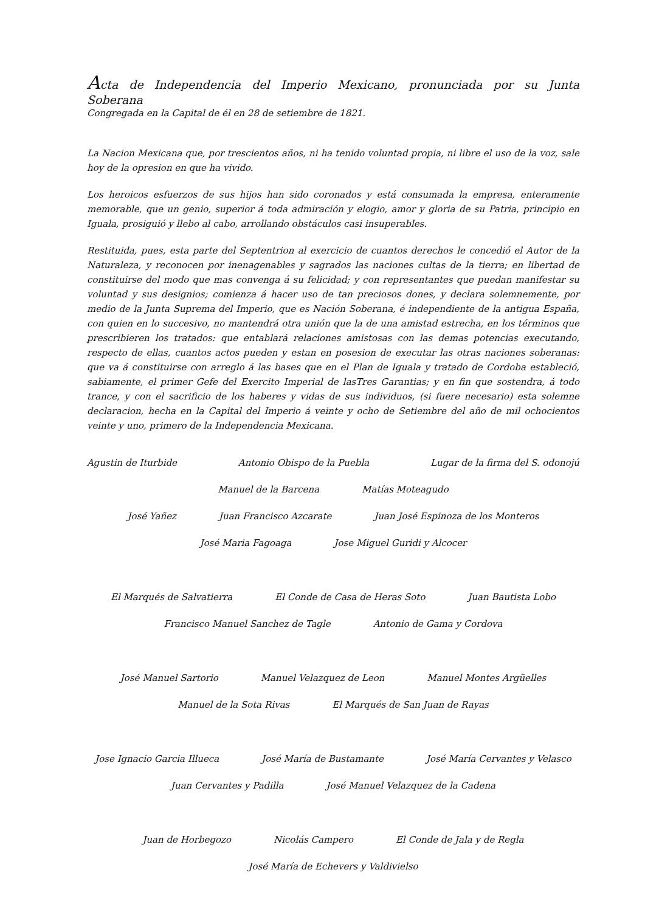Acta de Independencia del Imperio Mexicano, pronunciada por su Junta Soberana
Congregada en la Capital de él en 28 de setiembre de 1821.
La Nacion Mexicana que, por trescientos años, ni ha tenido voluntad propia, ni libre el uso de la voz, sale hoy de la opresion en que ha vivido.
Los heroicos esfuerzos de sus hijos han sido coronados y está consumada la empresa, enteramente memorable, que un genio, superior á toda admiración y elogio, amor y gloria de su Patria, principio en Iguala, prosiguió y llebo al cabo, arrollando obstáculos casi insuperables.
Restituida, pues, esta parte del Septentrion al exercicio de cuantos derechos le concedió el Autor de la Naturaleza, y reconocen por inenagenables y sagrados las naciones cultas de la tierra; en libertad de constituirse del modo que mas convenga á su felicidad; y con representantes que puedan manifestar su voluntad y sus designios; comienza á hacer uso de tan preciosos dones, y declara solemnemente, por medio de la Junta Suprema del Imperio, que es Nación Soberana, é independiente de la antigua España, con quien en lo succesivo, no mantendrá otra unión que la de una amistad estrecha, en los términos que prescribieren los tratados: que entablará relaciones amistosas con las demas potencias executando, respecto de ellas, cuantos actos pueden y estan en posesion de executar las otras naciones soberanas: que va á constituirse con arreglo á las bases que en el Plan de Iguala y tratado de Cordoba estableció, sabiamente, el primer Gefe del Exercito Imperial de lasTres Garantias; y en fin que sostendra, á todo trance, y con el sacrificio de los haberes y vidas de sus individuos, (si fuere necesario) esta solemne declaracion, hecha en la Capital del Imperio á veinte y ocho de Setiembre del año de mil ochocientos veinte y uno, primero de la Independencia Mexicana.
Agustin de Iturbide Antonio Obispo de la Puebla Lugar de la firma del S. odonojú
Manuel de la Barcena Matías Moteagudo
José Yañez Juan Francisco Azcarate Juan José Espinoza de los Monteros
José Maria Fagoaga Jose Miguel Guridi y Alcocer
El Marqués de Salvatierra El Conde de Casa de Heras Soto Juan Bautista Lobo
Francisco Manuel Sanchez de Tagle Antonio de Gama y Cordova
José Manuel Sartorio Manuel Velazquez de Leon Manuel Montes Argüelles
Manuel de la Sota Rivas El Marqués de San Juan de Rayas
Jose Ignacio Garcia Illueca José María de Bustamante José María Cervantes y Velasco
Juan Cervantes y Padilla José Manuel Velazquez de la Cadena
Juan de Horbegozo Nicolás Campero El Conde de Jala y de Regla
José María de Echevers y Valdivielso